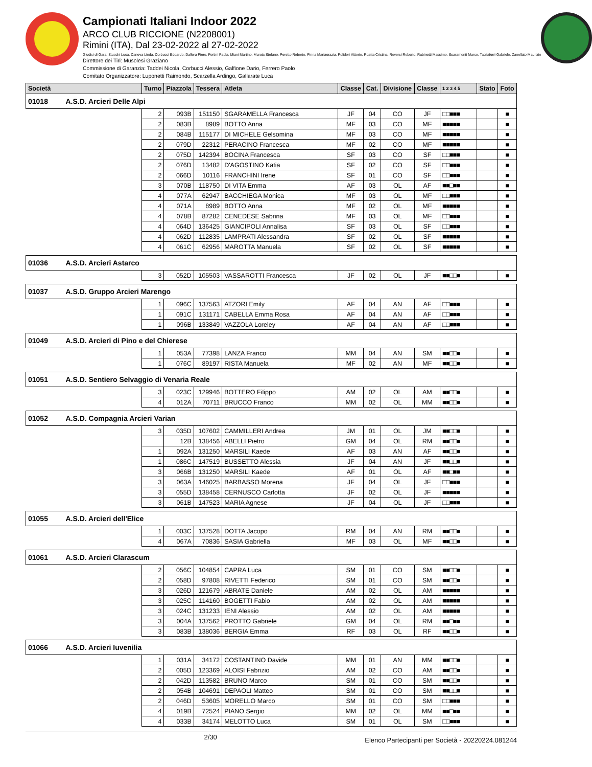Campionati Italiani Indoor 2022
ARCO CLUB RICCIONE (N2208001)
Rimini (ITA), Dal 23-02-2022 al 27-02-2022
Giudici di Gara: Stucchi Luca, Caneva Linda, Corbucci Edoardo, Dallera Piero, Fortini Paola, Miani Martino, Murgia Stefano, Peretto Roberto, Pinna Mariagrazia, Polidori Vittorio, Roatta Cristina, Roversi Roberto, Rubinetti Massimo, Sparamonti Marco, Tagliaferri Gabriele, Zanellato Maurizio
Direttore dei Tiri: Musolesi Graziano
Commissione di Garanzia: Taddei Nicola, Corbucci Alessio, Galfione Dario, Ferrero Paolo
Comitato Organizzatore: Luponetti Raimondo, Scarzella Ardingo, Gallarate Luca
| Società | Turno | Piazzola | Tessera | Atleta | Classe | Cat. | Divisione | Classe | 1 2 3 4 5 | Stato | Foto |
| --- | --- | --- | --- | --- | --- | --- | --- | --- | --- | --- | --- |
| 01018 A.S.D. Arcieri Delle Alpi | | | | | | | | | | | |
| | 2 | 093B | 151150 | SGARAMELLA Francesca | JF | 04 | CO | JF | □□■■■ | | ■ |
| | 2 | 083B | 8989 | BOTTO Anna | MF | 03 | CO | MF | ■■■■■ | | ■ |
| | 2 | 084B | 115177 | DI MICHELE Gelsomina | MF | 03 | CO | MF | ■■■■■ | | ■ |
| | 2 | 079D | 22312 | PERACINO Francesca | MF | 02 | CO | MF | ■■■■■ | | ■ |
| | 2 | 075D | 142394 | BOCINA Francesca | SF | 03 | CO | SF | □□■■■ | | ■ |
| | 2 | 076D | 13482 | D'AGOSTINO Katia | SF | 02 | CO | SF | □□■■■ | | ■ |
| | 2 | 066D | 10116 | FRANCHINI Irene | SF | 01 | CO | SF | □□■■■ | | ■ |
| | 3 | 070B | 118750 | DI VITA Emma | AF | 03 | OL | AF | ■■□■■ | | ■ |
| | 4 | 077A | 62947 | BACCHIEGA Monica | MF | 03 | OL | MF | □□■■■ | | ■ |
| | 4 | 071A | 8989 | BOTTO Anna | MF | 02 | OL | MF | ■■■■■ | | ■ |
| | 4 | 078B | 87282 | CENEDESE Sabrina | MF | 03 | OL | MF | □□■■■ | | ■ |
| | 4 | 064D | 136425 | GIANCIPOLI Annalisa | SF | 03 | OL | SF | □□■■■ | | ■ |
| | 4 | 062D | 112835 | LAMPRATI Alessandra | SF | 02 | OL | SF | ■■■■■ | | ■ |
| | 4 | 061C | 62956 | MAROTTA Manuela | SF | 02 | OL | SF | ■■■■■ | | ■ |
| 01036 A.S.D. Arcieri Astarco | | | | | | | | | | | |
| | 3 | 052D | 105503 | VASSAROTTI Francesca | JF | 02 | OL | JF | ■■□□■ | | ■ |
| 01037 A.S.D. Gruppo Arcieri Marengo | | | | | | | | | | | |
| | 1 | 096C | 137563 | ATZORI Emily | AF | 04 | AN | AF | □□■■■ | | ■ |
| | 1 | 091C | 131171 | CABELLA Emma Rosa | AF | 04 | AN | AF | □□■■■ | | ■ |
| | 1 | 096B | 133849 | VAZZOLA Loreley | AF | 04 | AN | AF | □□■■■ | | ■ |
| 01049 A.S.D. Arcieri di Pino e del Chierese | | | | | | | | | | | |
| | 1 | 053A | 77398 | LANZA Franco | MM | 04 | AN | SM | ■■□□■ | | ■ |
| | 1 | 076C | 89197 | RISTA Manuela | MF | 02 | AN | MF | ■■□□■ | | ■ |
| 01051 A.S.D. Sentiero Selvaggio di Venaria Reale | | | | | | | | | | | |
| | 3 | 023C | 129946 | BOTTERO Filippo | AM | 02 | OL | AM | ■■□□■ | | ■ |
| | 4 | 012A | 70711 | BRUCCO Franco | MM | 02 | OL | MM | ■■□□■ | | ■ |
| 01052 A.S.D. Compagnia Arcieri Varian | | | | | | | | | | | |
| | 3 | 035D | 107602 | CAMMILLERI Andrea | JM | 01 | OL | JM | ■■□□■ | | ■ |
| | | 12B | 138456 | ABELLI Pietro | GM | 04 | OL | RM | ■■□□■ | | ■ |
| | 1 | 092A | 131250 | MARSILI Kaede | AF | 03 | AN | AF | ■■□□■ | | ■ |
| | 1 | 086C | 147519 | BUSSETTO Alessia | JF | 04 | AN | JF | ■■□□■ | | ■ |
| | 3 | 066B | 131250 | MARSILI Kaede | AF | 01 | OL | AF | ■■□■■ | | ■ |
| | 3 | 063A | 146025 | BARBASSO Morena | JF | 04 | OL | JF | □□■■■ | | ■ |
| | 3 | 055D | 138458 | CERNUSCO Carlotta | JF | 02 | OL | JF | ■■■■■ | | ■ |
| | 3 | 061B | 147523 | MARIA Agnese | JF | 04 | OL | JF | □□■■■ | | ■ |
| 01055 A.S.D. Arcieri dell'Elice | | | | | | | | | | | |
| | 1 | 003C | 137528 | DOTTA Jacopo | RM | 04 | AN | RM | ■■□□■ | | ■ |
| | 4 | 067A | 70836 | SASIA Gabriella | MF | 03 | OL | MF | ■■□□■ | | ■ |
| 01061 A.S.D. Arcieri Clarascum | | | | | | | | | | | |
| | 2 | 056C | 104854 | CAPRA Luca | SM | 01 | CO | SM | ■■□□■ | | ■ |
| | 2 | 058D | 97808 | RIVETTI Federico | SM | 01 | CO | SM | ■■□□■ | | ■ |
| | 3 | 026D | 121679 | ABRATE Daniele | AM | 02 | OL | AM | ■■■■■ | | ■ |
| | 3 | 025C | 114160 | BOGETTI Fabio | AM | 02 | OL | AM | ■■■■■ | | ■ |
| | 3 | 024C | 131233 | IENI Alessio | AM | 02 | OL | AM | ■■■■■ | | ■ |
| | 3 | 004A | 137562 | PROTTO Gabriele | GM | 04 | OL | RM | ■■□■■ | | ■ |
| | 3 | 083B | 138036 | BERGIA Emma | RF | 03 | OL | RF | ■■□□■ | | ■ |
| 01066 A.S.D. Arcieri Iuvenilia | | | | | | | | | | | |
| | 1 | 031A | 34172 | COSTANTINO Davide | MM | 01 | AN | MM | ■■□□■ | | ■ |
| | 2 | 005D | 123369 | ALOISI Fabrizio | AM | 02 | CO | AM | ■■□□■ | | ■ |
| | 2 | 042D | 113582 | BRUNO Marco | SM | 01 | CO | SM | ■■□□■ | | ■ |
| | 2 | 054B | 104691 | DEPAOLI Matteo | SM | 01 | CO | SM | ■■□□■ | | ■ |
| | 2 | 046D | 53605 | MORELLO Marco | SM | 01 | CO | SM | □□■■■ | | ■ |
| | 4 | 019B | 72524 | PIANO Sergio | MM | 02 | OL | MM | ■■□■■ | | ■ |
| | 4 | 033B | 34174 | MELOTTO Luca | SM | 01 | OL | SM | □□■■■ | | ■ |
2/30 Elenco Partecipanti per Società - 20220224.081244